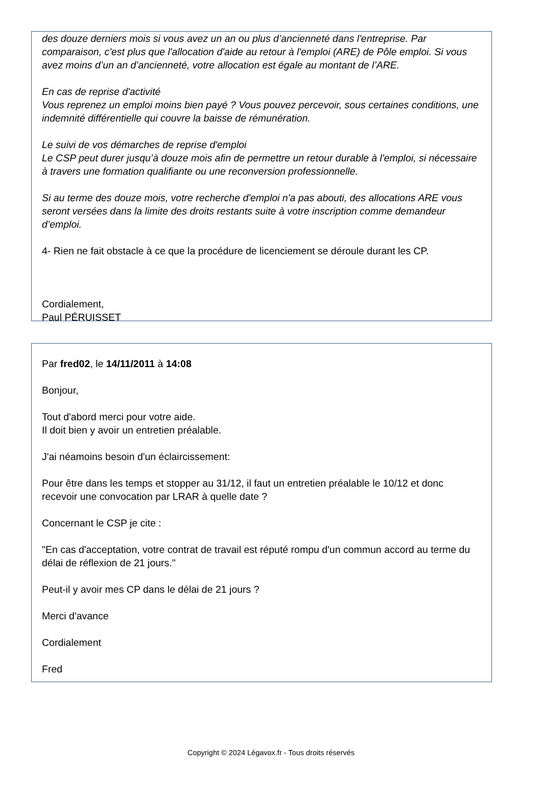des douze derniers mois si vous avez un an ou plus d’ancienneté dans l'entreprise. Par comparaison, c'est plus que l'allocation d'aide au retour à l'emploi (ARE) de Pôle emploi. Si vous avez moins d’un an d’ancienneté, votre allocation est égale au montant de l’ARE.
En cas de reprise d'activité
Vous reprenez un emploi moins bien payé ? Vous pouvez percevoir, sous certaines conditions, une indemnité différentielle qui couvre la baisse de rémunération.
Le suivi de vos démarches de reprise d'emploi
Le CSP peut durer jusqu’à douze mois afin de permettre un retour durable à l'emploi, si nécessaire à travers une formation qualifiante ou une reconversion professionnelle.
Si au terme des douze mois, votre recherche d'emploi n'a pas abouti, des allocations ARE vous seront versées dans la limite des droits restants suite à votre inscription comme demandeur d’emploi.
4- Rien ne fait obstacle à ce que la procédure de licenciement se déroule durant les CP.
Cordialement,
Paul PÉRUISSET
Par fred02, le 14/11/2011 à 14:08
Bonjour,
Tout d'abord merci pour votre aide.
Il doit bien y avoir un entretien préalable.
J'ai néamoins besoin d'un éclaircissement:
Pour être dans les temps et stopper au 31/12, il faut un entretien préalable le 10/12 et donc recevoir une convocation par LRAR à quelle date ?
Concernant le CSP je cite :
"En cas d'acceptation, votre contrat de travail est réputé rompu d'un commun accord au terme du délai de réflexion de 21 jours."
Peut-il y avoir mes CP dans le délai de 21 jours ?
Merci d'avance
Cordialement
Fred
Copyright © 2024 Légavox.fr - Tous droits réservés